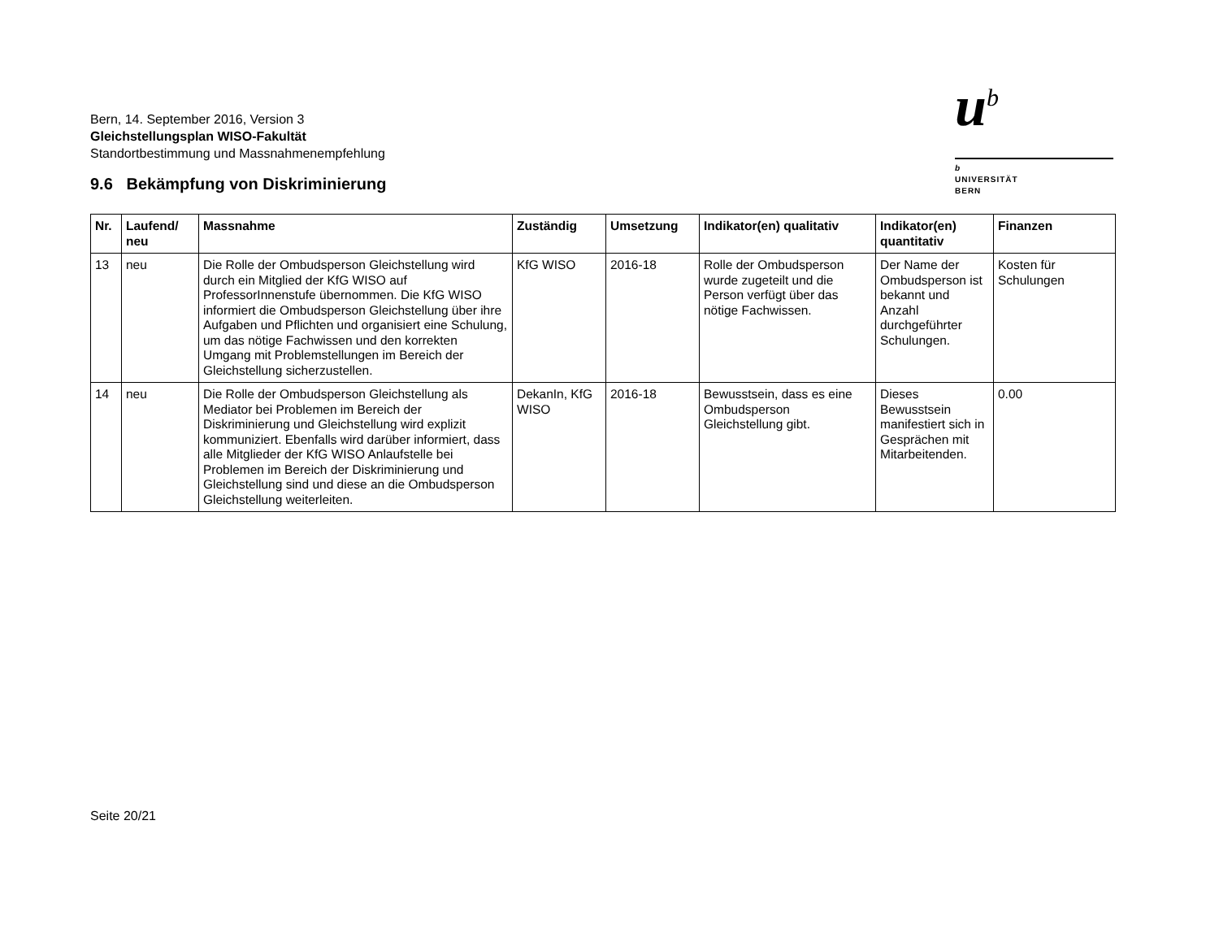Bern, 14. September 2016, Version 3
Gleichstellungsplan WISO-Fakultät
Standortbestimmung und Massnahmenempfehlung
u<sup>b</sup>
b
UNIVERSITÄT
BERN
9.6 Bekämpfung von Diskriminierung
| Nr. | Laufend/ neu | Massnahme | Zuständig | Umsetzung | Indikator(en) qualitativ | Indikator(en) quantitativ | Finanzen |
| --- | --- | --- | --- | --- | --- | --- | --- |
| 13 | neu | Die Rolle der Ombudsperson Gleichstellung wird durch ein Mitglied der KfG WISO auf ProfessorInnenstufe übernommen. Die KfG WISO informiert die Ombudsperson Gleichstellung über ihre Aufgaben und Pflichten und organisiert eine Schulung, um das nötige Fachwissen und den korrekten Umgang mit Problemstellungen im Bereich der Gleichstellung sicherzustellen. | KfG WISO | 2016-18 | Rolle der Ombudsperson wurde zugeteilt und die Person verfügt über das nötige Fachwissen. | Der Name der Ombudsperson ist bekannt und Anzahl durchgeführter Schulungen. | Kosten für Schulungen |
| 14 | neu | Die Rolle der Ombudsperson Gleichstellung als Mediator bei Problemen im Bereich der Diskriminierung und Gleichstellung wird explizit kommuniziert. Ebenfalls wird darüber informiert, dass alle Mitglieder der KfG WISO Anlaufstelle bei Problemen im Bereich der Diskriminierung und Gleichstellung sind und diese an die Ombudsperson Gleichstellung weiterleiten. | DekanIn, KfG WISO | 2016-18 | Bewusstsein, dass es eine Ombudsperson Gleichstellung gibt. | Dieses Bewusstsein manifestiert sich in Gesprächen mit Mitarbeitenden. | 0.00 |
Seite 20/21